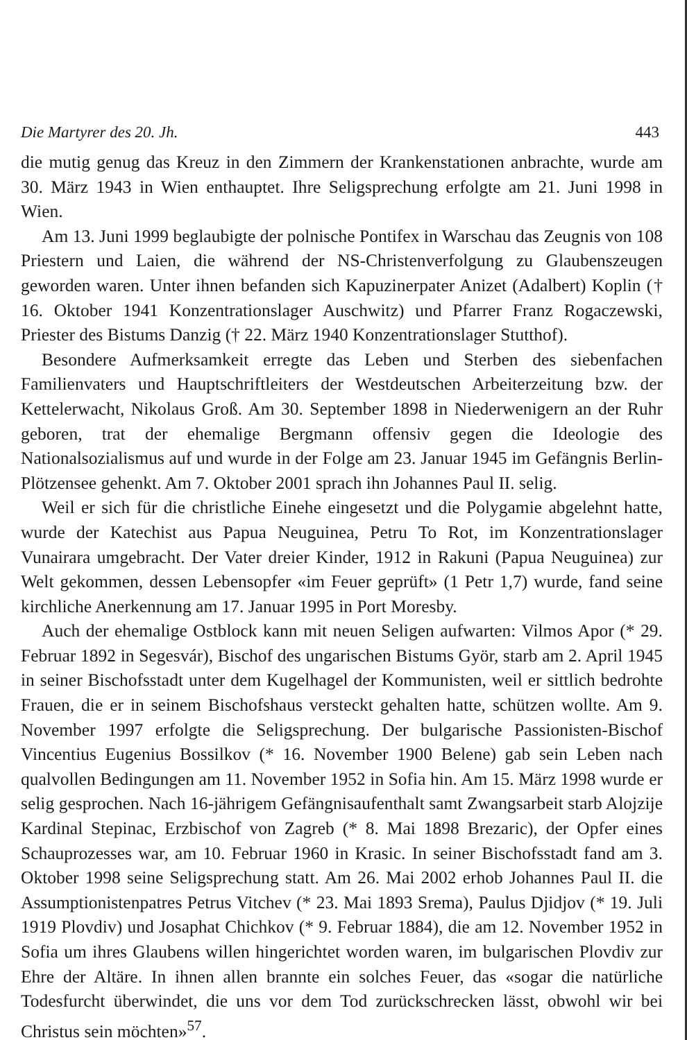Die Martyrer des 20. Jh. 443
die mutig genug das Kreuz in den Zimmern der Krankenstationen anbrachte, wurde am 30. März 1943 in Wien enthauptet. Ihre Seligsprechung erfolgte am 21. Juni 1998 in Wien.
Am 13. Juni 1999 beglaubigte der polnische Pontifex in Warschau das Zeugnis von 108 Priestern und Laien, die während der NS-Christenverfolgung zu Glaubenszeugen geworden waren. Unter ihnen befanden sich Kapuzinerpater Anizet (Adalbert) Koplin († 16. Oktober 1941 Konzentrationslager Auschwitz) und Pfarrer Franz Rogaczewski, Priester des Bistums Danzig († 22. März 1940 Konzentrationslager Stutthof).
Besondere Aufmerksamkeit erregte das Leben und Sterben des siebenfachen Familienvaters und Hauptschriftleiters der Westdeutschen Arbeiterzeitung bzw. der Kettelerwacht, Nikolaus Groß. Am 30. September 1898 in Niederwenigern an der Ruhr geboren, trat der ehemalige Bergmann offensiv gegen die Ideologie des Nationalsozialismus auf und wurde in der Folge am 23. Januar 1945 im Gefängnis Berlin-Plötzensee gehenkt. Am 7. Oktober 2001 sprach ihn Johannes Paul II. selig.
Weil er sich für die christliche Einehe eingesetzt und die Polygamie abgelehnt hatte, wurde der Katechist aus Papua Neuguinea, Petru To Rot, im Konzentrationslager Vunairara umgebracht. Der Vater dreier Kinder, 1912 in Rakuni (Papua Neuguinea) zur Welt gekommen, dessen Lebensopfer «im Feuer geprüft» (1 Petr 1,7) wurde, fand seine kirchliche Anerkennung am 17. Januar 1995 in Port Moresby.
Auch der ehemalige Ostblock kann mit neuen Seligen aufwarten: Vilmos Apor (* 29. Februar 1892 in Segesvár), Bischof des ungarischen Bistums Györ, starb am 2. April 1945 in seiner Bischofsstadt unter dem Kugelhagel der Kommunisten, weil er sittlich bedrohte Frauen, die er in seinem Bischofshaus versteckt gehalten hatte, schützen wollte. Am 9. November 1997 erfolgte die Seligsprechung. Der bulgarische Passionisten-Bischof Vincentius Eugenius Bossilkov (* 16. November 1900 Belene) gab sein Leben nach qualvollen Bedingungen am 11. November 1952 in Sofia hin. Am 15. März 1998 wurde er selig gesprochen. Nach 16-jährigem Gefängnisaufenthalt samt Zwangsarbeit starb Alojzije Kardinal Stepinac, Erzbischof von Zagreb (* 8. Mai 1898 Brezaric), der Opfer eines Schauprozesses war, am 10. Februar 1960 in Krasic. In seiner Bischofsstadt fand am 3. Oktober 1998 seine Seligsprechung statt. Am 26. Mai 2002 erhob Johannes Paul II. die Assumptionistenpatres Petrus Vitchev (* 23. Mai 1893 Srema), Paulus Djidjov (* 19. Juli 1919 Plovdiv) und Josaphat Chichkov (* 9. Februar 1884), die am 12. November 1952 in Sofia um ihres Glaubens willen hingerichtet worden waren, im bulgarischen Plovdiv zur Ehre der Altäre. In ihnen allen brannte ein solches Feuer, das «sogar die natürliche Todesfurcht überwindet, die uns vor dem Tod zurückschrecken lässt, obwohl wir bei Christus sein möchten»<sup>57</sup>.